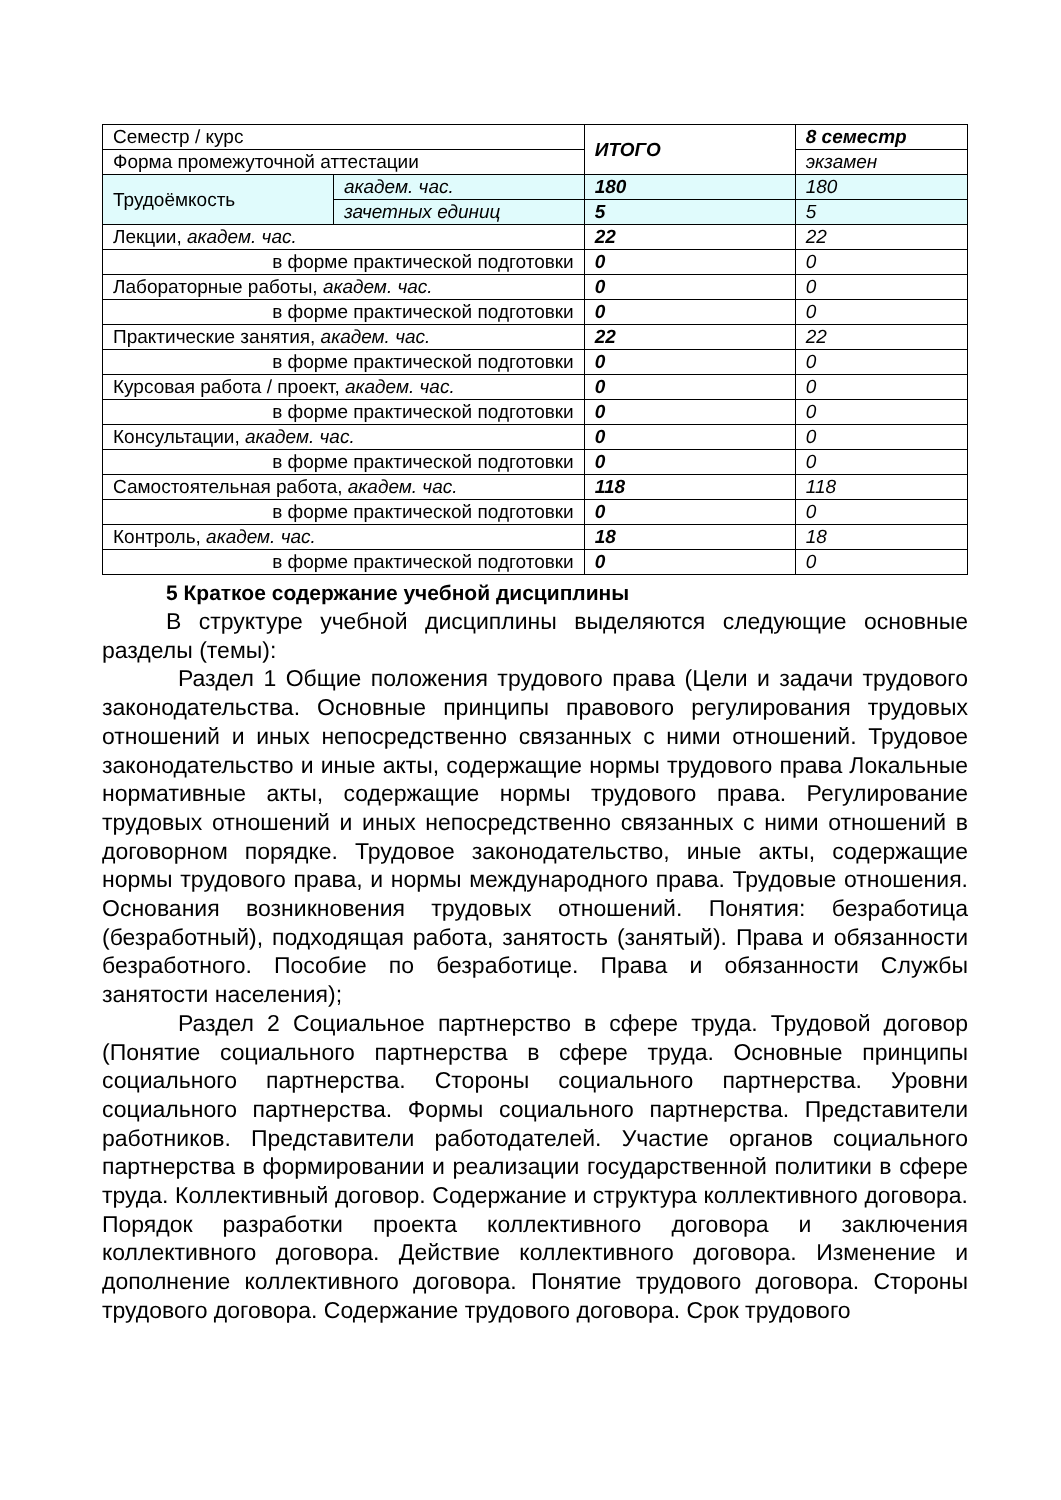| Семестр / курс | | ИТОГО | 8 семестр |
| Форма промежуточной аттестации | | | экзамен |
| Трудоёмкость | академ. час. | 180 | 180 |
| | зачетных единиц | 5 | 5 |
| Лекции, академ. час. | | 22 | 22 |
| в форме практической подготовки | | 0 | 0 |
| Лабораторные работы, академ. час. | | 0 | 0 |
| в форме практической подготовки | | 0 | 0 |
| Практические занятия, академ. час. | | 22 | 22 |
| в форме практической подготовки | | 0 | 0 |
| Курсовая работа / проект, академ. час. | | 0 | 0 |
| в форме практической подготовки | | 0 | 0 |
| Консультации, академ. час. | | 0 | 0 |
| в форме практической подготовки | | 0 | 0 |
| Самостоятельная работа, академ. час. | | 118 | 118 |
| в форме практической подготовки | | 0 | 0 |
| Контроль, академ. час. | | 18 | 18 |
| в форме практической подготовки | | 0 | 0 |
5 Краткое содержание учебной дисциплины
В структуре учебной дисциплины выделяются следующие основные разделы (темы):
Раздел 1 Общие положения трудового права (Цели и задачи трудового законодательства. Основные принципы правового регулирования трудовых отношений и иных непосредственно связанных с ними отношений. Трудовое законодательство и иные акты, содержащие нормы трудового права Локальные нормативные акты, содержащие нормы трудового права. Регулирование трудовых отношений и иных непосредственно связанных с ними отношений в договорном порядке. Трудовое законодательство, иные акты, содержащие нормы трудового права, и нормы международного права. Трудовые отношения. Основания возникновения трудовых отношений. Понятия: безработица (безработный), подходящая работа, занятость (занятый). Права и обязанности безработного. Пособие по безработице. Права и обязанности Службы занятости населения);
Раздел 2 Социальное партнерство в сфере труда. Трудовой договор (Понятие социального партнерства в сфере труда. Основные принципы социального партнерства. Стороны социального партнерства. Уровни социального партнерства. Формы социального партнерства. Представители работников. Представители работодателей. Участие органов социального партнерства в формировании и реализации государственной политики в сфере труда. Коллективный договор. Содержание и структура коллективного договора. Порядок разработки проекта коллективного договора и заключения коллективного договора. Действие коллективного договора. Изменение и дополнение коллективного договора. Понятие трудового договора. Стороны трудового договора. Содержание трудового договора. Срок трудового